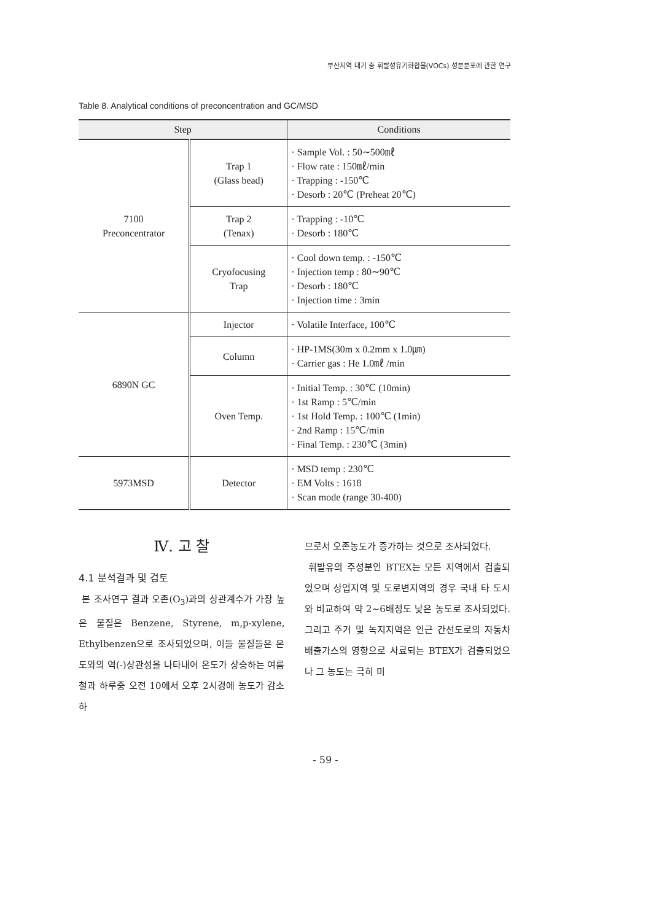부산지역 대기 중 휘발성유기화합물(VOCs) 성분분포에 관한 연구
Table 8. Analytical conditions of preconcentration and GC/MSD
| Step | | Conditions |
| --- | --- | --- |
| 7100 Preconcentrator | Trap 1 (Glass bead) | · Sample Vol. : 50∼500㎖ · Flow rate : 150㎖/min · Trapping : -150℃ · Desorb : 20℃ (Preheat 20℃) |
| | Trap 2 (Tenax) | · Trapping : -10℃ · Desorb : 180℃ |
| | Cryofocusing Trap | · Cool down temp. : -150℃ · Injection temp : 80∼90℃ · Desorb : 180℃ · Injection time : 3min |
| 6890N GC | Injector | · Volatile Interface, 100℃ |
| | Column | · HP-1MS(30m x 0.2mm x 1.0㎛) · Carrier gas : He 1.0㎖ /min |
| | Oven Temp. | · Initial Temp. : 30℃ (10min) · 1st Ramp : 5℃/min · 1st Hold Temp. : 100℃ (1min) · 2nd Ramp : 15℃/min · Final Temp. : 230℃ (3min) |
| 5973MSD | Detector | · MSD temp : 230℃ · EM Volts : 1618 · Scan mode (range 30-400) |
Ⅳ. 고 찰
4.1 분석결과 및 검토
본 조사연구 결과 오존(O<sub>3</sub>)과의 상관계수가 가장 높은 물질은 Benzene, Styrene, m,p-xylene, Ethylbenzen으로 조사되었으며, 이들 물질들은 온도와의 역(-)상관성을 나타내어 온도가 상승하는 여름철과 하루중 오전 10에서 오후 2시경에 농도가 감소하
므로서 오존농도가 증가하는 것으로 조사되었다.
휘발유의 주성분인 BTEX는 모든 지역에서 검출되었으며 상업지역 및 도로변지역의 경우 국내 타 도시와 비교하여 약 2∼6배정도 낮은 농도로 조사되었다. 그리고 주거 및 녹지지역은 인근 간선도로의 자동차 배출가스의 영향으로 사료되는 BTEX가 검출되었으나 그 농도는 극히 미
- 59 -